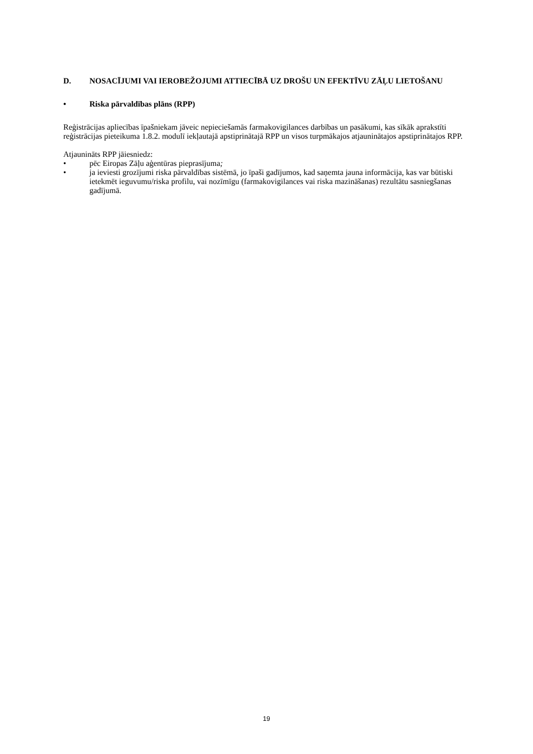D. NOSACĪJUMI VAI IEROBEŽOJUMI ATTIECĪBĀ UZ DROŠU UN EFEKTĪVU ZĀĻU LIETOŠANU
• Riska pārvaldības plāns (RPP)
Reģistrācijas apliecības īpašniekam jāveic nepieciešamās farmakovigilances darbības un pasākumi, kas sīkāk aprakstīti reģistrācijas pieteikuma 1.8.2. modulī iekļautajā apstiprinātajā RPP un visos turpmākajos atjauninātajos apstiprinātajos RPP.
Atjaunināts RPP jāiesniedz:
• pēc Eiropas Zāļu aģentūras pieprasījuma;
• ja ieviesti grozījumi riska pārvaldības sistēmā, jo īpaši gadījumos, kad saņemta jauna informācija, kas var būtiski ietekmēt ieguvumu/riska profilu, vai nozīmīgu (farmakovigilances vai riska mazināšanas) rezultātu sasniegšanas gadījumā.
19